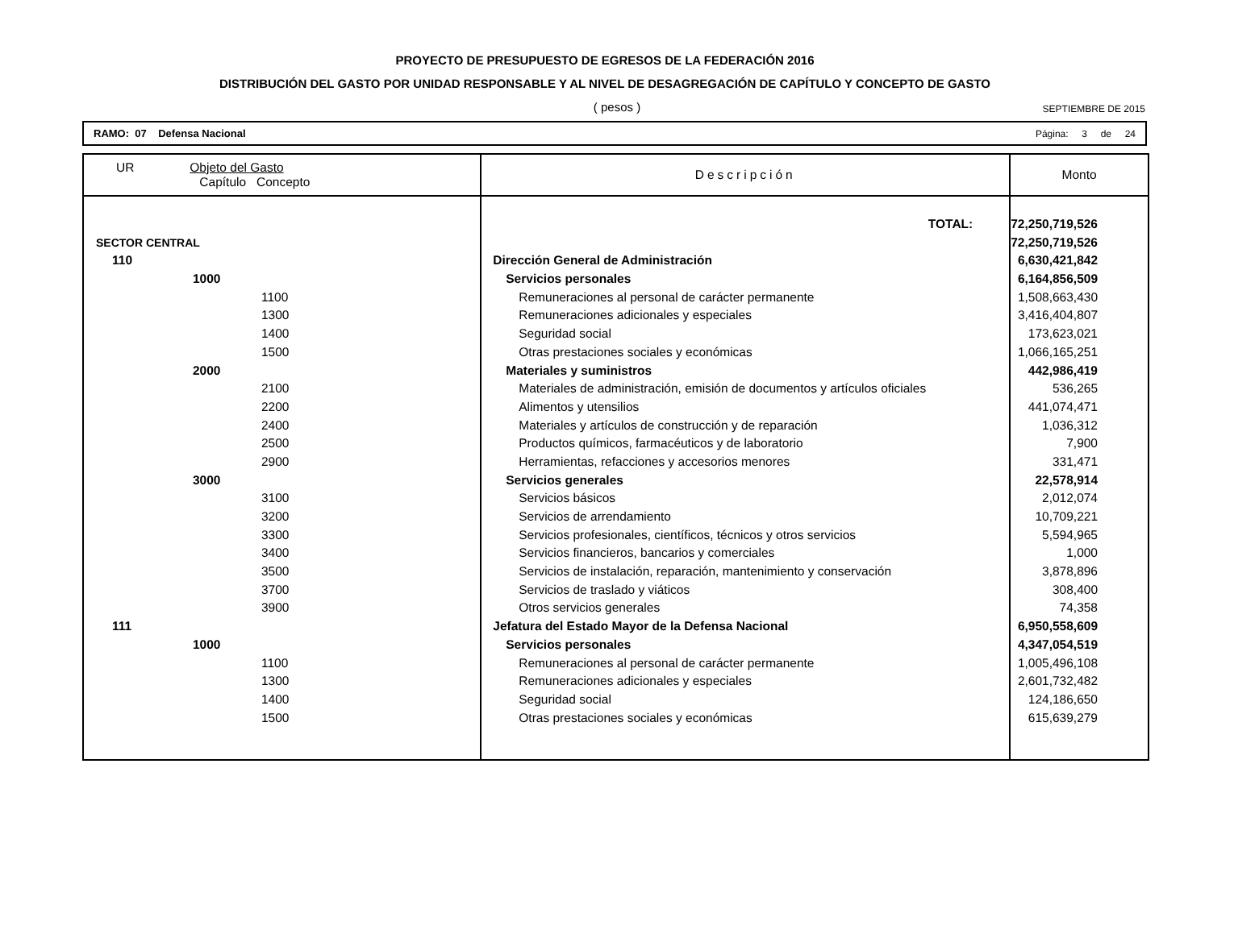PROYECTO DE PRESUPUESTO DE EGRESOS DE LA FEDERACIÓN 2016
DISTRIBUCIÓN DEL GASTO POR UNIDAD RESPONSABLE Y AL NIVEL DE DESAGREGACIÓN DE CAPÍTULO Y CONCEPTO DE GASTO
( pesos ) SEPTIEMBRE DE 2015
RAMO: 07 Defensa Nacional Página: 3 de 24
| UR Objeto del Gasto Capítulo Concepto | Descripción | Monto |
| --- | --- | --- |
| | TOTAL: | 72,250,719,526 |
| SECTOR CENTRAL | | 72,250,719,526 |
| 110 | Dirección General de Administración | 6,630,421,842 |
| 1000 | Servicios personales | 6,164,856,509 |
| 1100 | Remuneraciones al personal de carácter permanente | 1,508,663,430 |
| 1300 | Remuneraciones adicionales y especiales | 3,416,404,807 |
| 1400 | Seguridad social | 173,623,021 |
| 1500 | Otras prestaciones sociales y económicas | 1,066,165,251 |
| 2000 | Materiales y suministros | 442,986,419 |
| 2100 | Materiales de administración, emisión de documentos y artículos oficiales | 536,265 |
| 2200 | Alimentos y utensilios | 441,074,471 |
| 2400 | Materiales y artículos de construcción y de reparación | 1,036,312 |
| 2500 | Productos químicos, farmacéuticos y de laboratorio | 7,900 |
| 2900 | Herramientas, refacciones y accesorios menores | 331,471 |
| 3000 | Servicios generales | 22,578,914 |
| 3100 | Servicios básicos | 2,012,074 |
| 3200 | Servicios de arrendamiento | 10,709,221 |
| 3300 | Servicios profesionales, científicos, técnicos y otros servicios | 5,594,965 |
| 3400 | Servicios financieros, bancarios y comerciales | 1,000 |
| 3500 | Servicios de instalación, reparación, mantenimiento y conservación | 3,878,896 |
| 3700 | Servicios de traslado y viáticos | 308,400 |
| 3900 | Otros servicios generales | 74,358 |
| 111 | Jefatura del Estado Mayor de la Defensa Nacional | 6,950,558,609 |
| 1000 | Servicios personales | 4,347,054,519 |
| 1100 | Remuneraciones al personal de carácter permanente | 1,005,496,108 |
| 1300 | Remuneraciones adicionales y especiales | 2,601,732,482 |
| 1400 | Seguridad social | 124,186,650 |
| 1500 | Otras prestaciones sociales y económicas | 615,639,279 |